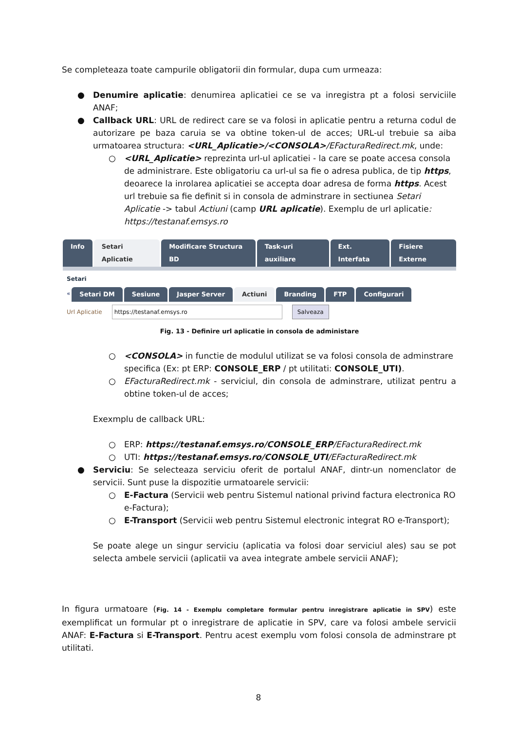Se completeaza toate campurile obligatorii din formular, dupa cum urmeaza:
● Denumire aplicatie: denumirea aplicatiei ce se va inregistra pt a folosi serviciile ANAF;
● Callback URL: URL de redirect care se va folosi in aplicatie pentru a returna codul de autorizare pe baza caruia se va obtine token-ul de acces; URL-ul trebuie sa aiba urmatoarea structura: <URL_Aplicatie>/<CONSOLA>/EFacturaRedirect.mk, unde:
○ <URL_Aplicatie> reprezinta url-ul aplicatiei - la care se poate accesa consola de administrare. Este obligatoriu ca url-ul sa fie o adresa publica, de tip https, deoarece la inrolarea aplicatiei se accepta doar adresa de forma https. Acest url trebuie sa fie definit si in consola de adminstrare in sectiunea Setari Aplicatie -> tabul Actiuni (camp URL aplicatie). Exemplu de url aplicatie: https://testanaf.emsys.ro
Info Setari Aplicatie Modificare Structura BD Task-uri auxiliare Ext. Interfata Fisiere Externe
Setari
« Setari DM Sesiune Jasper Server Actiuni Branding FTP Configurari
Url Aplicatie https://testanaf.emsys.ro Salveaza
Fig. 13 - Definire url aplicatie in consola de administare
○ <CONSOLA> in functie de modulul utilizat se va folosi consola de adminstrare specifica (Ex: pt ERP: CONSOLE_ERP / pt utilitati: CONSOLE_UTI).
○ EFacturaRedirect.mk - serviciul, din consola de adminstrare, utilizat pentru a obtine token-ul de acces;
Exexmplu de callback URL:
○ ERP: https://testanaf.emsys.ro/CONSOLE_ERP/EFacturaRedirect.mk
○ UTI: https://testanaf.emsys.ro/CONSOLE_UTI/EFacturaRedirect.mk
● Serviciu: Se selecteaza serviciu oferit de portalul ANAF, dintr-un nomenclator de servicii. Sunt puse la dispozitie urmatoarele servicii:
○ E-Factura (Servicii web pentru Sistemul national privind factura electronica RO e-Factura);
○ E-Transport (Servicii web pentru Sistemul electronic integrat RO e-Transport);
Se poate alege un singur serviciu (aplicatia va folosi doar serviciul ales) sau se pot selecta ambele servicii (aplicatii va avea integrate ambele servicii ANAF);
In figura urmatoare (Fig. 14 - Exemplu completare formular pentru inregistrare aplicatie in SPV) este exemplificat un formular pt o inregistrare de aplicatie in SPV, care va folosi ambele servicii ANAF: E-Factura si E-Transport. Pentru acest exemplu vom folosi consola de adminstrare pt utilitati.
8